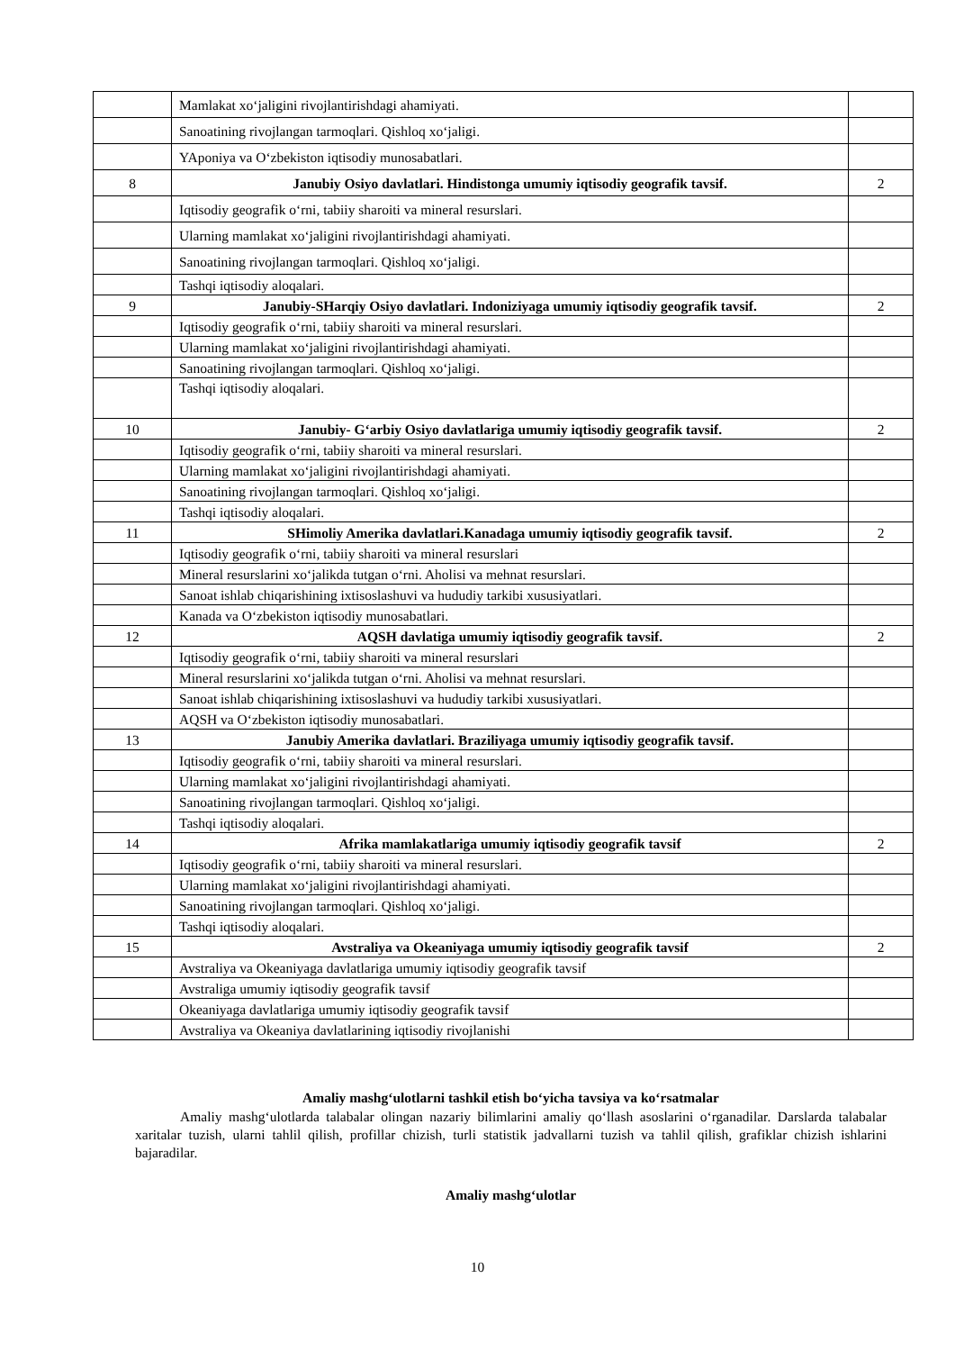| | Mamlakat xo‘jaligini rivojlantirishdagi ahamiyati. | |
| | Sanoatining rivojlangan tarmoqlari. Qishloq xo‘jaligi. | |
| | YAponiya va O‘zbekiston iqtisodiy munosabatlari. | |
| 8 | Janubiy Osiyo davlatlari. Hindistonga umumiy iqtisodiy geografik tavsif. | 2 |
| | Iqtisodiy geografik o‘rni, tabiiy sharoiti va mineral resurslari. | |
| | Ularning mamlakat xo‘jaligini rivojlantirishdagi ahamiyati. | |
| | Sanoatining rivojlangan tarmoqlari. Qishloq xo‘jaligi. | |
| | Tashqi iqtisodiy aloqalari. | |
| 9 | Janubiy-SHarqiy Osiyo davlatlari. Indoniziyaga umumiy iqtisodiy geografik tavsif. | 2 |
| | Iqtisodiy geografik o‘rni, tabiiy sharoiti va mineral resurslari. | |
| | Ularning mamlakat xo‘jaligini rivojlantirishdagi ahamiyati. | |
| | Sanoatining rivojlangan tarmoqlari. Qishloq xo‘jaligi. | |
| | Tashqi iqtisodiy aloqalari. | |
| 10 | Janubiy- G‘arbiy Osiyo davlatlariga umumiy iqtisodiy geografik tavsif. | 2 |
| | Iqtisodiy geografik o‘rni, tabiiy sharoiti va mineral resurslari. | |
| | Ularning mamlakat xo‘jaligini rivojlantirishdagi ahamiyati. | |
| | Sanoatining rivojlangan tarmoqlari. Qishloq xo‘jaligi. | |
| | Tashqi iqtisodiy aloqalari. | |
| 11 | SHimoliy Amerika davlatlari.Kanadaga umumiy iqtisodiy geografik tavsif. | 2 |
| | Iqtisodiy geografik o‘rni, tabiiy sharoiti va mineral resurslari | |
| | Mineral resurslarini xo‘jalikda tutgan o‘rni. Aholisi va mehnat resurslari. | |
| | Sanoat ishlab chiqarishining ixtisoslashuvi va hududiy tarkibi xususiyatlari. | |
| | Kanada va O‘zbekiston iqtisodiy munosabatlari. | |
| 12 | AQSH davlatiga umumiy iqtisodiy geografik tavsif. | 2 |
| | Iqtisodiy geografik o‘rni, tabiiy sharoiti va mineral resurslari | |
| | Mineral resurslarini xo‘jalikda tutgan o‘rni. Aholisi va mehnat resurslari. | |
| | Sanoat ishlab chiqarishining ixtisoslashuvi va hududiy tarkibi xususiyatlari. | |
| | AQSH va O‘zbekiston iqtisodiy munosabatlari. | |
| 13 | Janubiy Amerika davlatlari. Braziliyaga umumiy iqtisodiy geografik tavsif. | |
| | Iqtisodiy geografik o‘rni, tabiiy sharoiti va mineral resurslari. | |
| | Ularning mamlakat xo‘jaligini rivojlantirishdagi ahamiyati. | |
| | Sanoatining rivojlangan tarmoqlari. Qishloq xo‘jaligi. | |
| | Tashqi iqtisodiy aloqalari. | |
| 14 | Afrika mamlakatlariga umumiy iqtisodiy geografik tavsif | 2 |
| | Iqtisodiy geografik o‘rni, tabiiy sharoiti va mineral resurslari. | |
| | Ularning mamlakat xo‘jaligini rivojlantirishdagi ahamiyati. | |
| | Sanoatining rivojlangan tarmoqlari. Qishloq xo‘jaligi. | |
| | Tashqi iqtisodiy aloqalari. | |
| 15 | Avstraliya va Okeaniyaga umumiy iqtisodiy geografik tavsif | 2 |
| | Avstraliya va Okeaniyaga davlatlariga umumiy iqtisodiy geografik tavsif | |
| | Avstraliga umumiy iqtisodiy geografik tavsif | |
| | Okeaniyaga davlatlariga umumiy iqtisodiy geografik tavsif | |
| | Avstraliya va Okeaniya davlatlarining iqtisodiy rivojlanishi | |
Amaliy mashg‘ulotlarni tashkil etish bo‘yicha tavsiya va ko‘rsatmalar
Amaliy mashg‘ulotlarda talabalar olingan nazariy bilimlarini amaliy qo‘llash asoslarini o‘rganadilar. Darslarda talabalar xaritalar tuzish, ularni tahlil qilish, profillar chizish, turli statistik jadvallarni tuzish va tahlil qilish, grafiklar chizish ishlarini bajaradilar.
Amaliy mashg‘ulotlar
10